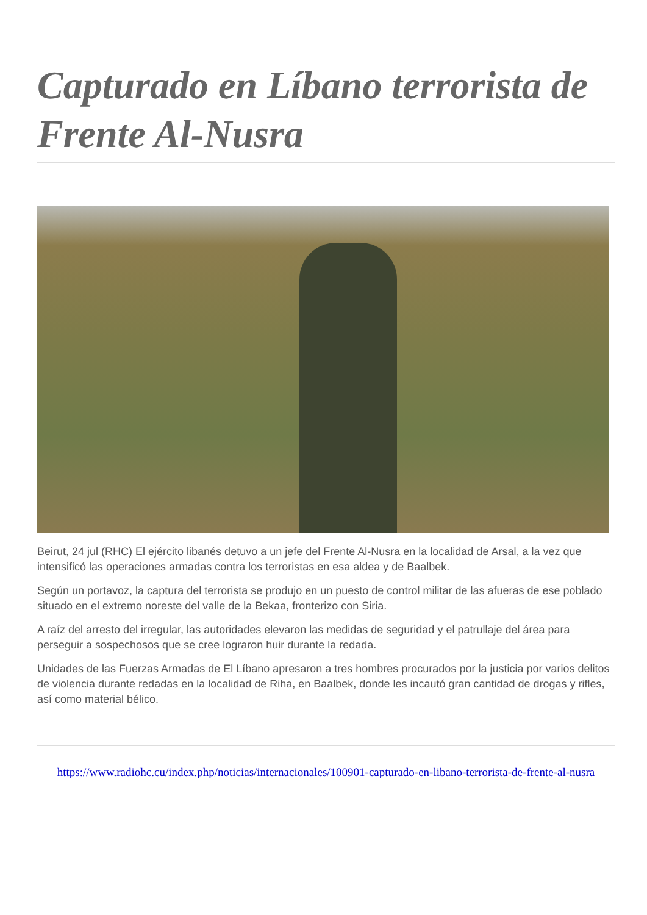Capturado en Líbano terrorista de Frente Al-Nusra
Beirut, 24 jul (RHC) El ejército libanés detuvo a un jefe del Frente Al-Nusra en la localidad de Arsal, a la vez que intensificó las operaciones armadas contra los terroristas en esa aldea y de Baalbek.
Según un portavoz, la captura del terrorista se produjo en un puesto de control militar de las afueras de ese poblado situado en el extremo noreste del valle de la Bekaa, fronterizo con Siria.
A raíz del arresto del irregular, las autoridades elevaron las medidas de seguridad y el patrullaje del área para perseguir a sospechosos que se cree lograron huir durante la redada.
Unidades de las Fuerzas Armadas de El Líbano apresaron a tres hombres procurados por la justicia por varios delitos de violencia durante redadas en la localidad de Riha, en Baalbek, donde les incautó gran cantidad de drogas y rifles, así como material bélico.
https://www.radiohc.cu/index.php/noticias/internacionales/100901-capturado-en-libano-terrorista-de-frente-al-nusra